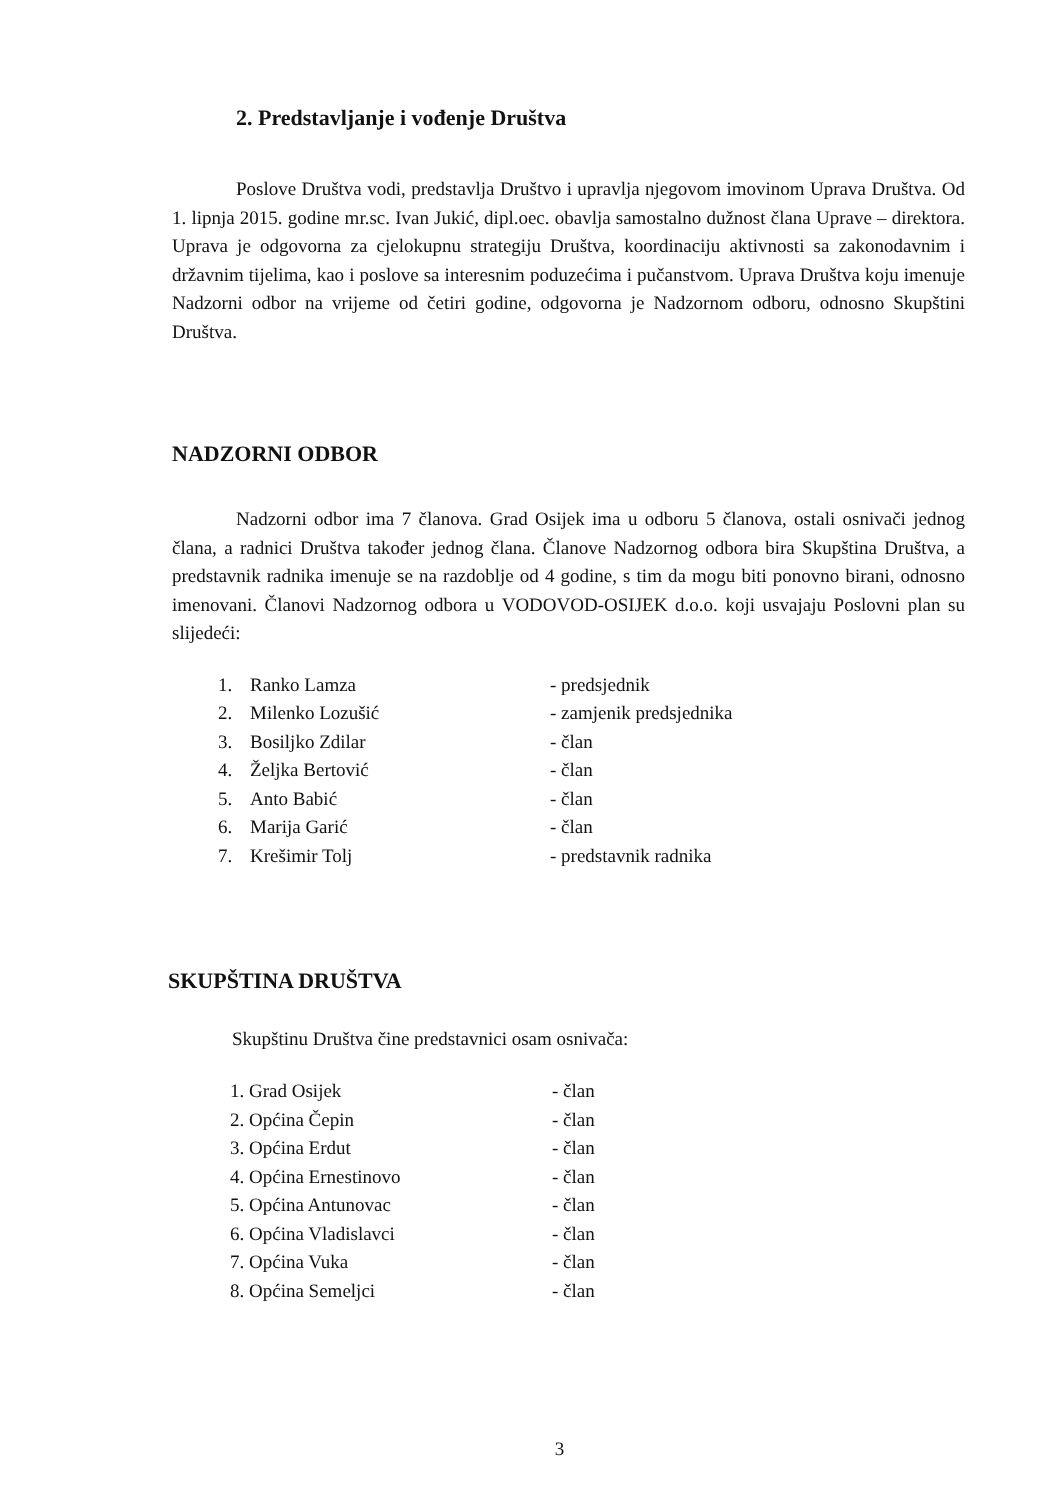2. Predstavljanje i vođenje Društva
Poslove Društva vodi, predstavlja Društvo i upravlja njegovom imovinom Uprava Društva. Od 1. lipnja 2015. godine mr.sc. Ivan Jukić, dipl.oec. obavlja samostalno dužnost člana Uprave – direktora. Uprava je odgovorna za cjelokupnu strategiju Društva, koordinaciju aktivnosti sa zakonodavnim i državnim tijelima, kao i poslove sa interesnim poduzećima i pučanstvom. Uprava Društva koju imenuje Nadzorni odbor na vrijeme od četiri godine, odgovorna je Nadzornom odboru, odnosno Skupštini Društva.
NADZORNI ODBOR
Nadzorni odbor ima 7 članova. Grad Osijek ima u odboru 5 članova, ostali osnivači jednog člana, a radnici Društva također jednog člana. Članove Nadzornog odbora bira Skupština Društva, a predstavnik radnika imenuje se na razdoblje od 4 godine, s tim da mogu biti ponovno birani, odnosno imenovani. Članovi Nadzornog odbora u VODOVOD-OSIJEK d.o.o. koji usvajaju Poslovni plan su slijedeći:
| 1. | Ranko Lamza | - predsjednik |
| 2. | Milenko Lozušić | - zamjenik predsjednika |
| 3. | Bosiljko Zdilar | - član |
| 4. | Željka Bertović | - član |
| 5. | Anto Babić | - član |
| 6. | Marija Garić | - član |
| 7. | Krešimir Tolj | - predstavnik radnika |
SKUPŠTINA DRUŠTVA
Skupštinu Društva čine predstavnici osam osnivača:
| 1. Grad Osijek | - član |
| 2. Općina Čepin | - član |
| 3. Općina Erdut | - član |
| 4. Općina Ernestinovo | - član |
| 5. Općina Antunovac | - član |
| 6. Općina Vladislavci | - član |
| 7. Općina Vuka | - član |
| 8. Općina Semeljci | - član |
3